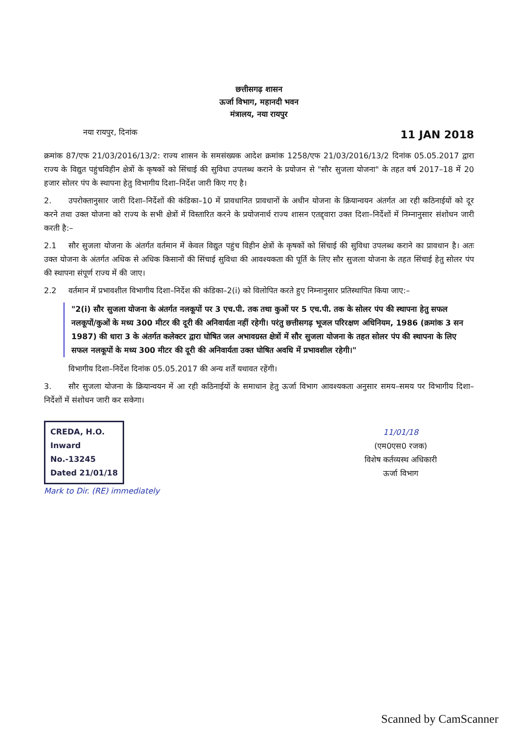छत्तीसगढ़ शासन
ऊर्जा विभाग, महानदी भवन
मंत्रालय, नया रायपुर
नया रायपुर, दिनांक 11 JAN 2018
क्रमांक 87/एफ 21/03/2016/13/2: राज्य शासन के समसंख्यक आदेश क्रमांक 1258/एफ 21/03/2016/13/2 दिनांक 05.05.2017 द्वारा राज्य के विद्युत पहुंचविहीन क्षेत्रों के कृषकों को सिंचाई की सुविधा उपलब्ध कराने के प्रयोजन से "सौर सुजला योजना" के तहत वर्ष 2017–18 में 20 हजार सोलर पंप के स्थापना हेतु विभागीय दिशा–निर्देश जारी किए गए है।
2. उपरोक्तानुसार जारी दिशा–निर्देशों की कंडिका–10 में प्रावधानित प्रावधानों के अधीन योजना के क्रियान्वयन अंतर्गत आ रही कठिनाईयों को दूर करने तथा उक्त योजना को राज्य के सभी क्षेत्रों में विस्तारित करने के प्रयोजनार्थ राज्य शासन एतद्द्वारा उक्त दिशा–निर्देशों में निम्नानुसार संशोधन जारी करती है:–
2.1 सौर सुजला योजना के अंतर्गत वर्तमान में केवल विद्युत पहुंच विहीन क्षेत्रों के कृषकों को सिंचाई की सुविधा उपलब्ध कराने का प्रावधान है। अतः उक्त योजना के अंतर्गत अधिक से अधिक किसानों की सिंचाई सुविधा की आवश्यकता की पूर्ति के लिए सौर सुजला योजना के तहत सिंचाई हेतु सोलर पंप की स्थापना संपूर्ण राज्य में की जाए।
2.2 वर्तमान में प्रभावशील विभागीय दिशा–निर्देश की कंडिका–2(i) को विलोपित करते हुए निम्नानुसार प्रतिस्थापित किया जाए:–
"2(i) सौर सुजला योजना के अंतर्गत नलकूपों पर 3 एच.पी. तक तथा कुओं पर 5 एच.पी. तक के सोलर पंप की स्थापना हेतु सफल नलकूपों/कुओं के मध्य 300 मीटर की दूरी की अनिवार्यता नहीं रहेगी। परंतु छत्तीसगढ़ भूजल परिरक्षण अधिनियम, 1986 (क्रमांक 3 सन 1987) की धारा 3 के अंतर्गत कलेक्टर द्वारा घोषित जल अभावग्रस्त क्षेत्रों में सौर सुजला योजना के तहत सोलर पंप की स्थापना के लिए सफल नलकूपों के मध्य 300 मीटर की दूरी की अनिवार्यता उक्त घोषित अवधि में प्रभावशील रहेगी।"
विभागीय दिशा–निर्देश दिनांक 05.05.2017 की अन्य शर्तें यथावत रहेंगी।
3. सौर सुजला योजना के क्रियान्वयन में आ रही कठिनाईयों के समाधान हेतु ऊर्जा विभाग आवश्यकता अनुसार समय–समय पर विभागीय दिशा–निर्देशों में संशोधन जारी कर सकेगा।
CREDA, H.O.
Inward
No.-13245
Dated 21/01/18
Mark to Dir. (RE) immediately
11/01/18
(एम0एस0 रजक)
विशेष कर्तव्यस्थ अधिकारी
ऊर्जा विभाग
Scanned by CamScanner